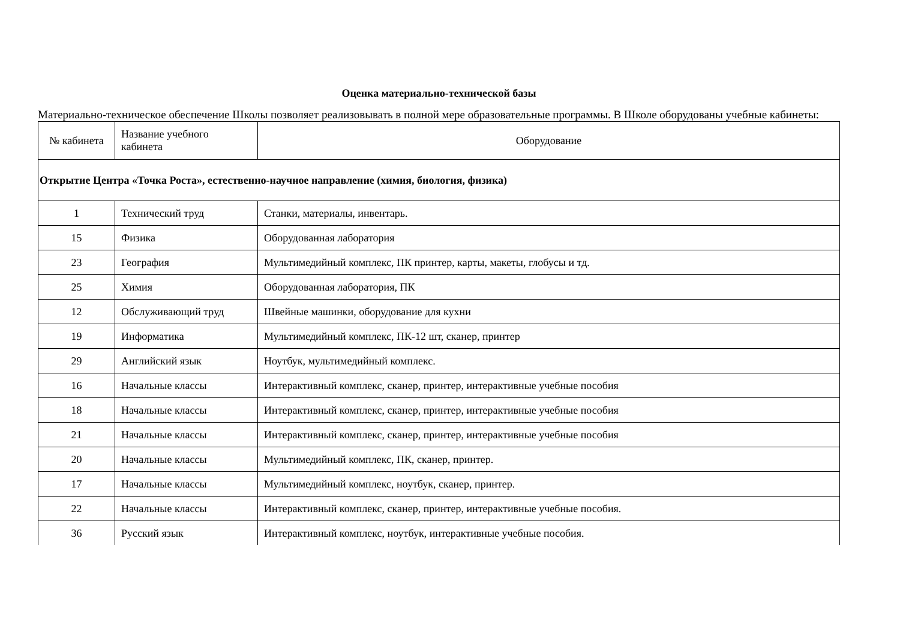Оценка материально-технической базы
Материально-техническое обеспечение Школы позволяет реализовывать в полной мере образовательные программы. В Школе оборудованы учебные кабинеты:
| № кабинета | Название учебного кабинета | Оборудование |
| Открытие Центра «Точка Роста», естественно-научное направление (химия, биология, физика) | | |
| 1 | Технический труд | Станки, материалы, инвентарь. |
| 15 | Физика | Оборудованная лаборатория |
| 23 | География | Мультимедийный комплекс, ПК принтер, карты, макеты, глобусы и тд. |
| 25 | Химия | Оборудованная лаборатория, ПК |
| 12 | Обслуживающий труд | Швейные машинки, оборудование для кухни |
| 19 | Информатика | Мультимедийный комплекс, ПК-12 шт, сканер, принтер |
| 29 | Английский язык | Ноутбук, мультимедийный комплекс. |
| 16 | Начальные классы | Интерактивный комплекс, сканер, принтер, интерактивные учебные пособия |
| 18 | Начальные классы | Интерактивный комплекс, сканер, принтер, интерактивные учебные пособия |
| 21 | Начальные классы | Интерактивный комплекс, сканер, принтер, интерактивные учебные пособия |
| 20 | Начальные классы | Мультимедийный комплекс, ПК, сканер, принтер. |
| 17 | Начальные классы | Мультимедийный комплекс, ноутбук, сканер, принтер. |
| 22 | Начальные классы | Интерактивный комплекс, сканер, принтер, интерактивные учебные пособия. |
| 36 | Русский язык | Интерактивный комплекс, ноутбук, интерактивные учебные пособия. |